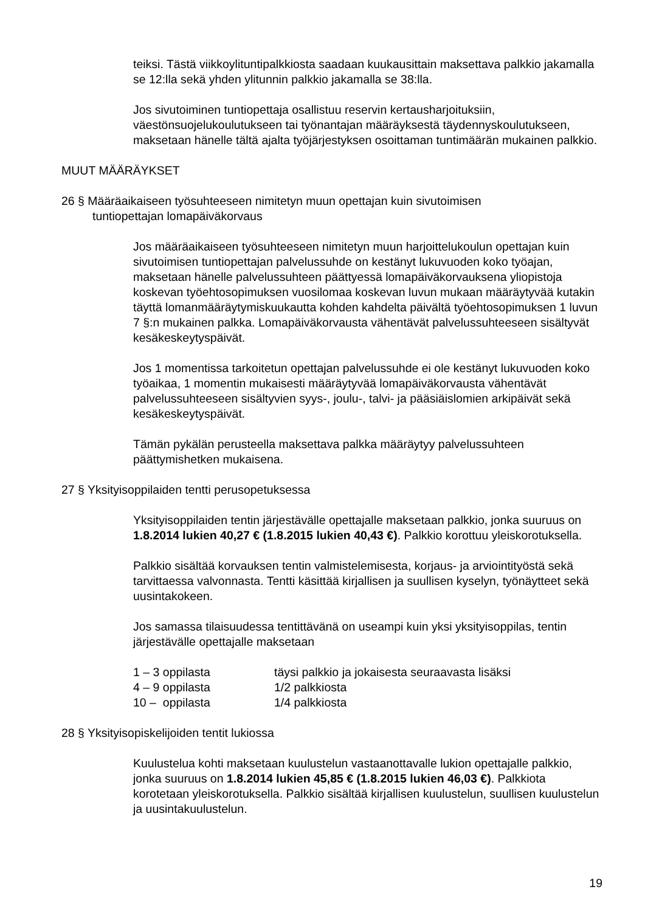teiksi. Tästä viikkoylituntipalkkiosta saadaan kuukausittain maksettava palkkio jakamalla se 12:lla sekä yhden ylitunnin palkkio jakamalla se 38:lla.
Jos sivutoiminen tuntiopettaja osallistuu reservin kertausharjoituksiin, väestönsuojelukoulutukseen tai työnantajan määräyksestä täydennyskoulutukseen, maksetaan hänelle tältä ajalta työjärjestyksen osoittaman tuntimäärän mukainen palkkio.
MUUT MÄÄRÄYKSET
26 § Määräaikaiseen työsuhteeseen nimitetyn muun opettajan kuin sivutoimisen tuntiopettajan lomapäiväkorvaus
Jos määräaikaiseen työsuhteeseen nimitetyn muun harjoittelukoulun opettajan kuin sivutoimisen tuntiopettajan palvelussuhde on kestänyt lukuvuoden koko työajan, maksetaan hänelle palvelussuhteen päättyessä lomapäiväkorvauksena yliopistoja koskevan työehtosopimuksen vuosilomaa koskevan luvun mukaan määräytyvää kutakin täyttä lomanmääräytymiskuukautta kohden kahdelta päivältä työehtosopimuksen 1 luvun 7 §:n mukainen palkka. Lomapäiväkorvausta vähentävät palvelussuhteeseen sisältyvät kesäkeskeytyspäivät.
Jos 1 momentissa tarkoitetun opettajan palvelussuhde ei ole kestänyt lukuvuoden koko työaikaa, 1 momentin mukaisesti määräytyvää lomapäiväkorvausta vähentävät palvelussuhteeseen sisältyvien syys-, joulu-, talvi- ja pääsiäislomien arkipäivät sekä kesäkeskeytyspäivät.
Tämän pykälän perusteella maksettava palkka määräytyy palvelussuhteen päättymishetken mukaisena.
27 § Yksityisoppilaiden tentti perusopetuksessa
Yksityisoppilaiden tentin järjestävälle opettajalle maksetaan palkkio, jonka suuruus on 1.8.2014 lukien 40,27 € (1.8.2015 lukien 40,43 €). Palkkio korottuu yleiskorotuksella.
Palkkio sisältää korvauksen tentin valmistelemisesta, korjaus- ja arviointityöstä sekä tarvittaessa valvonnasta. Tentti käsittää kirjallisen ja suullisen kyselyn, työnäytteet sekä uusintakokeen.
Jos samassa tilaisuudessa tentittävänä on useampi kuin yksi yksityisoppilas, tentin järjestävälle opettajalle maksetaan
| 1 – 3 oppilasta | täysi palkkio ja jokaisesta seuraavasta lisäksi |
| 4 – 9 oppilasta | 1/2 palkkiosta |
| 10 – oppilasta | 1/4 palkkiosta |
28 § Yksityisopiskelijoiden tentit lukiossa
Kuulustelua kohti maksetaan kuulustelun vastaanottavalle lukion opettajalle palkkio, jonka suuruus on 1.8.2014 lukien 45,85 € (1.8.2015 lukien 46,03 €). Palkkiota korotetaan yleiskorotuksella. Palkkio sisältää kirjallisen kuulustelun, suullisen kuulustelun ja uusintakuulustelun.
19